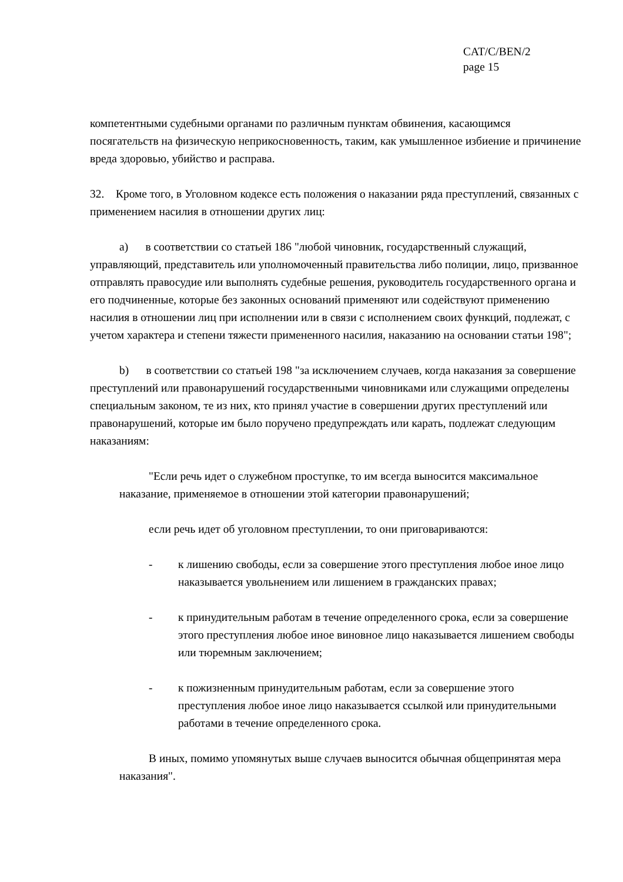CAT/C/BEN/2
page 15
компетентными судебными органами по различным пунктам обвинения, касающимся посягательств на физическую неприкосновенность, таким, как умышленное избиение и причинение вреда здоровью, убийство и расправа.
32. Кроме того, в Уголовном кодексе есть положения о наказании ряда преступлений, связанных с применением насилия в отношении других лиц:
a) в соответствии со статьей 186 "любой чиновник, государственный служащий, управляющий, представитель или уполномоченный правительства либо полиции, лицо, призванное отправлять правосудие или выполнять судебные решения, руководитель государственного органа и его подчиненные, которые без законных оснований применяют или содействуют применению насилия в отношении лиц при исполнении или в связи с исполнением своих функций, подлежат, с учетом характера и степени тяжести примененного насилия, наказанию на основании статьи 198";
b) в соответствии со статьей 198 "за исключением случаев, когда наказания за совершение преступлений или правонарушений государственными чиновниками или служащими определены специальным законом, те из них, кто принял участие в совершении других преступлений или правонарушений, которые им было поручено предупреждать или карать, подлежат следующим наказаниям:
"Если речь идет о служебном проступке, то им всегда выносится максимальное наказание, применяемое в отношении этой категории правонарушений;
если речь идет об уголовном преступлении, то они приговариваются:
- к лишению свободы, если за совершение этого преступления любое иное лицо наказывается увольнением или лишением в гражданских правах;
- к принудительным работам в течение определенного срока, если за совершение этого преступления любое иное виновное лицо наказывается лишением свободы или тюремным заключением;
- к пожизненным принудительным работам, если за совершение этого преступления любое иное лицо наказывается ссылкой или принудительными работами в течение определенного срока.
В иных, помимо упомянутых выше случаев выносится обычная общепринятая мера наказания".